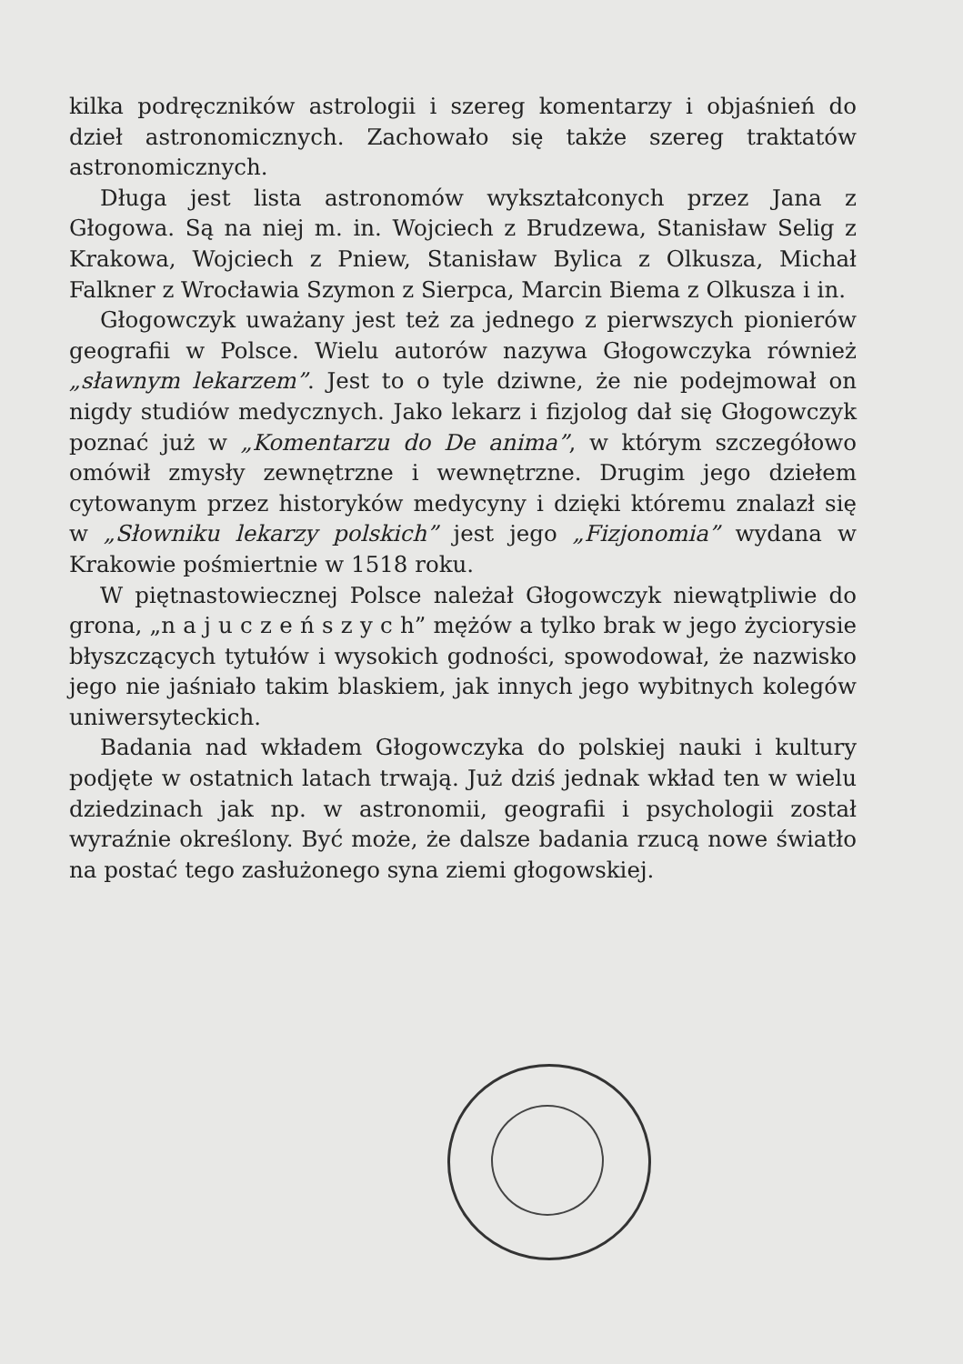kilka podręczników astrologii i szereg komentarzy i objaśnień do dzieł astronomicznych. Zachowało się także szereg traktatów astronomicznych.
Długa jest lista astronomów wykształconych przez Jana z Głogowa. Są na niej m. in. Wojciech z Brudzewa, Stanisław Selig z Krakowa, Wojciech z Pniew, Stanisław Bylica z Olkusza, Michał Falkner z Wrocławia Szymon z Sierpca, Marcin Biema z Olkusza i in.
Głogowczyk uważany jest też za jednego z pierwszych pionierów geografii w Polsce. Wielu autorów nazywa Głogowczyka również „sławnym lekarzem”. Jest to o tyle dziwne, że nie podejmował on nigdy studiów medycznych. Jako lekarz i fizjolog dał się Głogowczyk poznać już w „Komentarzu do De anima”, w którym szczegółowo omówił zmysły zewnętrzne i wewnętrzne. Drugim jego dziełem cytowanym przez historyków medycyny i dzięki któremu znalazł się w „Słowniku lekarzy polskich” jest jego „Fizjonomia” wydana w Krakowie pośmiertnie w 1518 roku.
W piętnastowiecznej Polsce należał Głogowczyk niewątpliwie do grona, „n a j u c z e ń s z y c h” mężów a tylko brak w jego życiorysie błyszczących tytułów i wysokich godności, spowodował, że nazwisko jego nie jaśniało takim blaskiem, jak innych jego wybitnych kolegów uniwersyteckich.
Badania nad wkładem Głogowczyka do polskiej nauki i kultury podjęte w ostatnich latach trwają. Już dziś jednak wkład ten w wielu dziedzinach jak np. w astronomii, geografii i psychologii został wyraźnie określony. Być może, że dalsze badania rzucą nowe światło na postać tego zasłużonego syna ziemi głogowskiej.